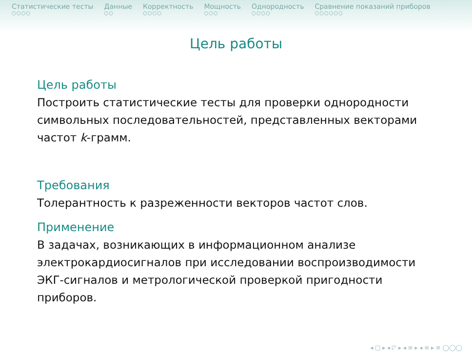Статистические тесты
○○○○
Данные
○○
Корректность
○○○○
Мощность
○○○
Однородность
○○○○
Сравнение показаний приборов
○○○○○○
Цель работы
Цель работы
Построить статистические тесты для проверки однородности символьных последовательностей, представленных векторами частот k-грамм.
Требования
Толерантность к разреженности векторов частот слов.
Применение
В задачах, возникающих в информационном анализе электрокардиосигналов при исследовании воспроизводимости ЭКГ-сигналов и метрологической проверкой пригодности приборов.
◂ □ ▸ ◂ ◸ ▸ ◂ ≡ ▸ ◂ ≡ ▸ ≡ ◯◯◯